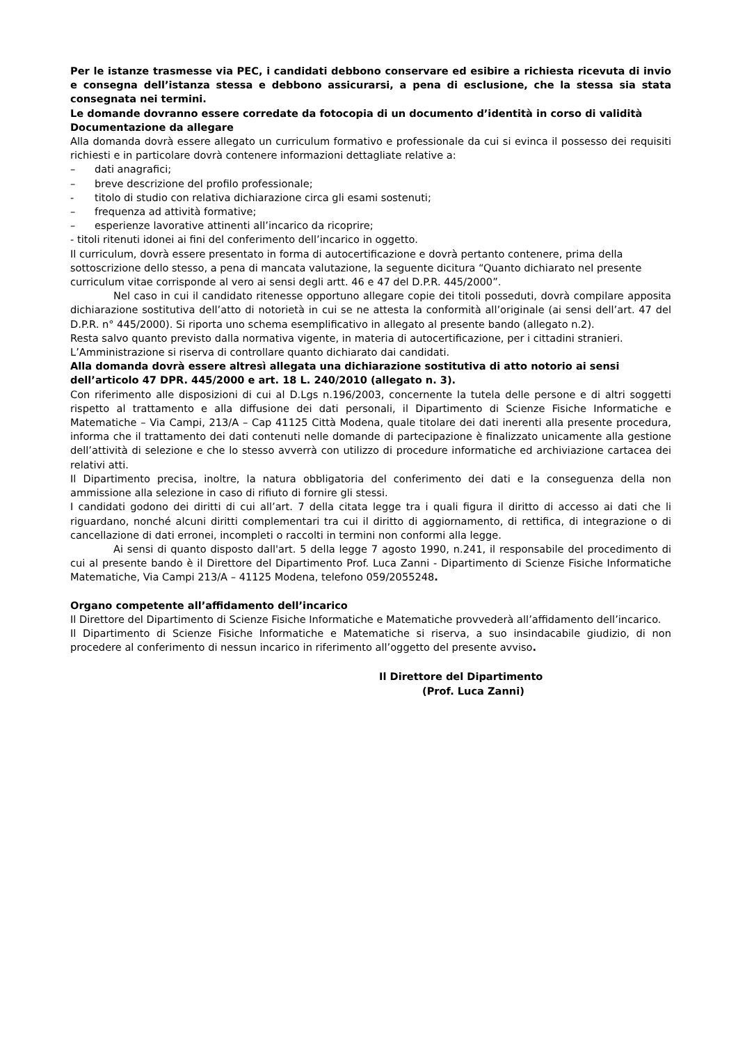Per le istanze trasmesse via PEC, i candidati debbono conservare ed esibire a richiesta ricevuta di invio e consegna dell’istanza stessa e debbono assicurarsi, a pena di esclusione, che la stessa sia stata consegnata nei termini.
Le domande dovranno essere corredate da fotocopia di un documento d’identità in corso di validità
Documentazione da allegare
Alla domanda dovrà essere allegato un curriculum formativo e professionale da cui si evinca il possesso dei requisiti richiesti e in particolare dovrà contenere informazioni dettagliate relative a:
– dati anagrafici;
– breve descrizione del profilo professionale;
- titolo di studio con relativa dichiarazione circa gli esami sostenuti;
– frequenza ad attività formative;
– esperienze lavorative attinenti all’incarico da ricoprire;
- titoli ritenuti idonei ai fini del conferimento dell’incarico in oggetto.
Il curriculum, dovrà essere presentato in forma di autocertificazione e dovrà pertanto contenere, prima della sottoscrizione dello stesso, a pena di mancata valutazione, la seguente dicitura “Quanto dichiarato nel presente curriculum vitae corrisponde al vero ai sensi degli artt. 46 e 47 del D.P.R. 445/2000”.
Nel caso in cui il candidato ritenesse opportuno allegare copie dei titoli posseduti, dovrà compilare apposita dichiarazione sostitutiva dell’atto di notorietà in cui se ne attesta la conformità all’originale (ai sensi dell’art. 47 del D.P.R. n° 445/2000). Si riporta uno schema esemplificativo in allegato al presente bando (allegato n.2).
Resta salvo quanto previsto dalla normativa vigente, in materia di autocertificazione, per i cittadini stranieri.
L’Amministrazione si riserva di controllare quanto dichiarato dai candidati.
Alla domanda dovrà essere altresì allegata una dichiarazione sostitutiva di atto notorio ai sensi dell’articolo 47 DPR. 445/2000 e art. 18 L. 240/2010 (allegato n. 3).
Con riferimento alle disposizioni di cui al D.Lgs n.196/2003, concernente la tutela delle persone e di altri soggetti rispetto al trattamento e alla diffusione dei dati personali, il Dipartimento di Scienze Fisiche Informatiche e Matematiche – Via Campi, 213/A – Cap 41125 Città Modena, quale titolare dei dati inerenti alla presente procedura, informa che il trattamento dei dati contenuti nelle domande di partecipazione è finalizzato unicamente alla gestione dell’attività di selezione e che lo stesso avverrà con utilizzo di procedure informatiche ed archiviazione cartacea dei relativi atti.
Il Dipartimento precisa, inoltre, la natura obbligatoria del conferimento dei dati e la conseguenza della non ammissione alla selezione in caso di rifiuto di fornire gli stessi.
I candidati godono dei diritti di cui all’art. 7 della citata legge tra i quali figura il diritto di accesso ai dati che li riguardano, nonché alcuni diritti complementari tra cui il diritto di aggiornamento, di rettifica, di integrazione o di cancellazione di dati erronei, incompleti o raccolti in termini non conformi alla legge.
Ai sensi di quanto disposto dall'art. 5 della legge 7 agosto 1990, n.241, il responsabile del procedimento di cui al presente bando è il Direttore del Dipartimento Prof. Luca Zanni - Dipartimento di Scienze Fisiche Informatiche Matematiche, Via Campi 213/A – 41125 Modena, telefono 059/2055248.
Organo competente all’affidamento dell’incarico
Il Direttore del Dipartimento di Scienze Fisiche Informatiche e Matematiche provvederà all’affidamento dell’incarico.
Il Dipartimento di Scienze Fisiche Informatiche e Matematiche si riserva, a suo insindacabile giudizio, di non procedere al conferimento di nessun incarico in riferimento all’oggetto del presente avviso.
Il Direttore del Dipartimento
(Prof. Luca Zanni)